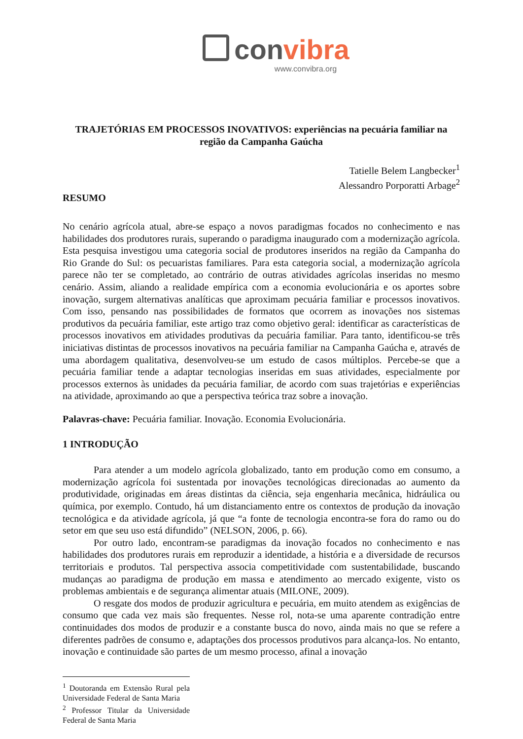convibra
www.convibra.org
TRAJETÓRIAS EM PROCESSOS INOVATIVOS: experiências na pecuária familiar na região da Campanha Gaúcha
Tatielle Belem Langbecker<sup>1</sup>
Alessandro Porporatti Arbage<sup>2</sup>
RESUMO
No cenário agrícola atual, abre-se espaço a novos paradigmas focados no conhecimento e nas habilidades dos produtores rurais, superando o paradigma inaugurado com a modernização agrícola. Esta pesquisa investigou uma categoria social de produtores inseridos na região da Campanha do Rio Grande do Sul: os pecuaristas familiares. Para esta categoria social, a modernização agrícola parece não ter se completado, ao contrário de outras atividades agrícolas inseridas no mesmo cenário. Assim, aliando a realidade empírica com a economia evolucionária e os aportes sobre inovação, surgem alternativas analíticas que aproximam pecuária familiar e processos inovativos. Com isso, pensando nas possibilidades de formatos que ocorrem as inovações nos sistemas produtivos da pecuária familiar, este artigo traz como objetivo geral: identificar as características de processos inovativos em atividades produtivas da pecuária familiar. Para tanto, identificou-se três iniciativas distintas de processos inovativos na pecuária familiar na Campanha Gaúcha e, através de uma abordagem qualitativa, desenvolveu-se um estudo de casos múltiplos. Percebe-se que a pecuária familiar tende a adaptar tecnologias inseridas em suas atividades, especialmente por processos externos às unidades da pecuária familiar, de acordo com suas trajetórias e experiências na atividade, aproximando ao que a perspectiva teórica traz sobre a inovação.
Palavras-chave: Pecuária familiar. Inovação. Economia Evolucionária.
1 INTRODUÇÃO
Para atender a um modelo agrícola globalizado, tanto em produção como em consumo, a modernização agrícola foi sustentada por inovações tecnológicas direcionadas ao aumento da produtividade, originadas em áreas distintas da ciência, seja engenharia mecânica, hidráulica ou química, por exemplo. Contudo, há um distanciamento entre os contextos de produção da inovação tecnológica e da atividade agrícola, já que “a fonte de tecnologia encontra-se fora do ramo ou do setor em que seu uso está difundido” (NELSON, 2006, p. 66).
Por outro lado, encontram-se paradigmas da inovação focados no conhecimento e nas habilidades dos produtores rurais em reproduzir a identidade, a história e a diversidade de recursos territoriais e produtos. Tal perspectiva associa competitividade com sustentabilidade, buscando mudanças ao paradigma de produção em massa e atendimento ao mercado exigente, visto os problemas ambientais e de segurança alimentar atuais (MILONE, 2009).
O resgate dos modos de produzir agricultura e pecuária, em muito atendem as exigências de consumo que cada vez mais são frequentes. Nesse rol, nota-se uma aparente contradição entre continuidades dos modos de produzir e a constante busca do novo, ainda mais no que se refere a diferentes padrões de consumo e, adaptações dos processos produtivos para alcança-los. No entanto, inovação e continuidade são partes de um mesmo processo, afinal a inovação
<sup>1</sup> Doutoranda em Extensão Rural pela Universidade Federal de Santa Maria
<sup>2</sup> Professor Titular da Universidade Federal de Santa Maria